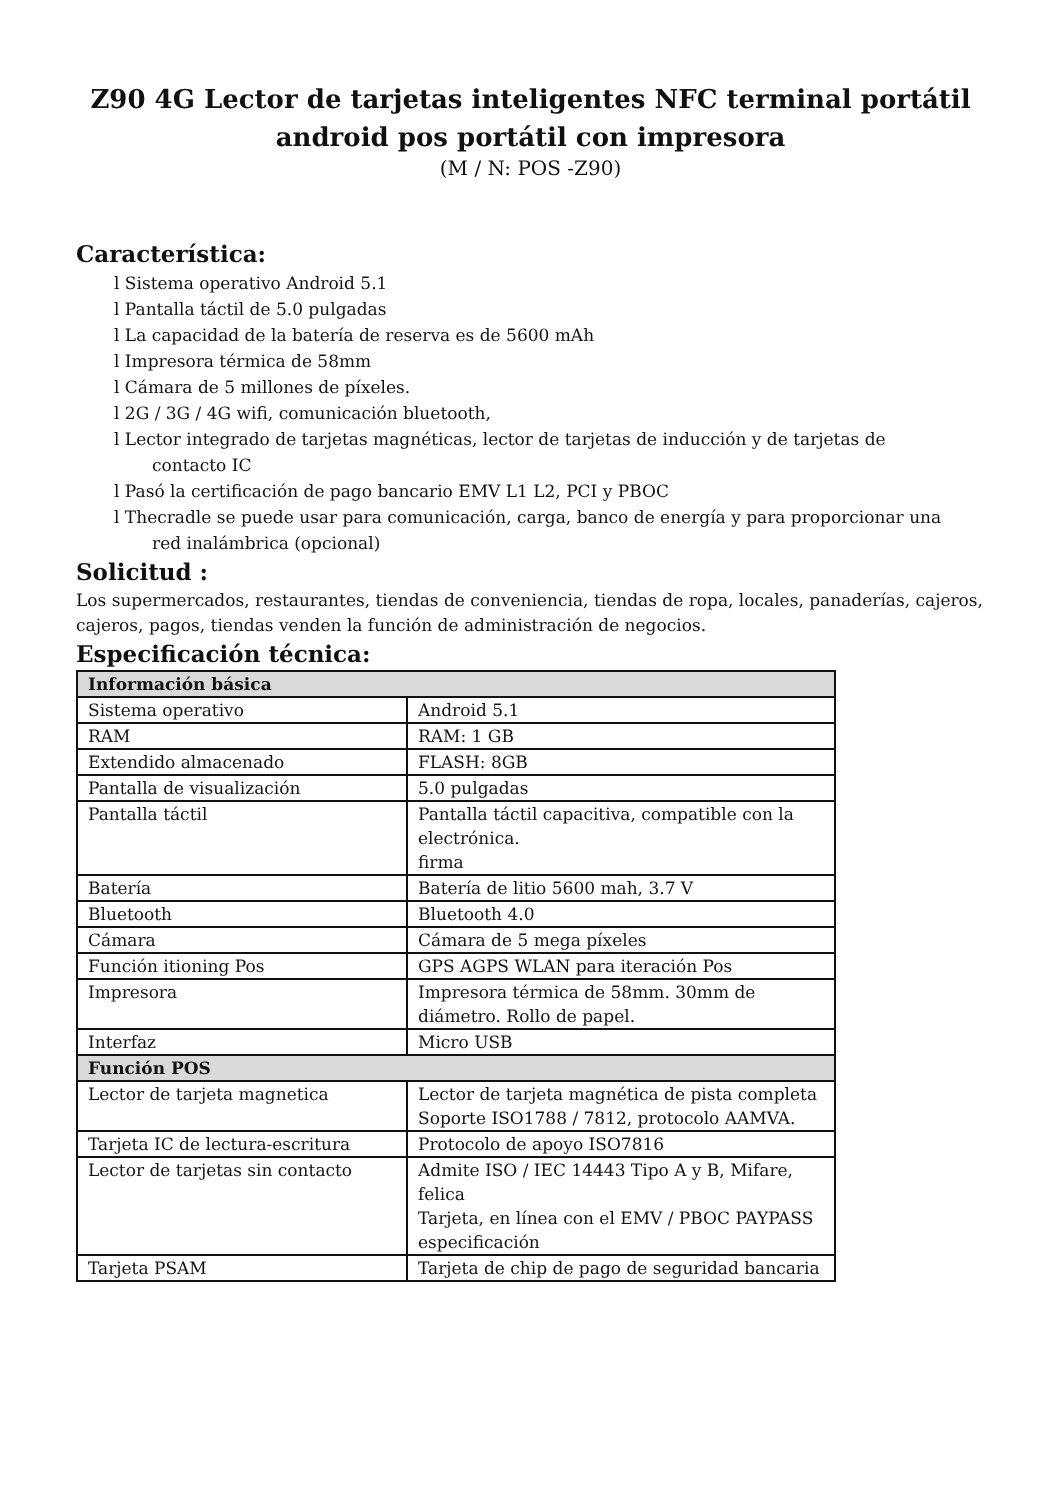Z90 4G Lector de tarjetas inteligentes NFC terminal portátil
android pos portátil con impresora
(M / N: POS -Z90)
Característica:
l Sistema operativo Android 5.1
l Pantalla táctil de 5.0 pulgadas
l La capacidad de la batería de reserva es de 5600 mAh
l Impresora térmica de 58mm
l Cámara de 5 millones de píxeles.
l 2G / 3G / 4G wifi, comunicación bluetooth,
l Lector integrado de tarjetas magnéticas, lector de tarjetas de inducción y de tarjetas de
contacto IC
l Pasó la certificación de pago bancario EMV L1 L2, PCI y PBOC
l Thecradle se puede usar para comunicación, carga, banco de energía y para proporcionar una
red inalámbrica (opcional)
Solicitud :
Los supermercados, restaurantes, tiendas de conveniencia, tiendas de ropa, locales, panaderías, cajeros, cajeros, pagos, tiendas venden la función de administración de negocios.
Especificación técnica:
| Información básica | |
| Sistema operativo | Android 5.1 |
| RAM | RAM: 1 GB |
| Extendido almacenado | FLASH: 8GB |
| Pantalla de visualización | 5.0 pulgadas |
| Pantalla táctil | Pantalla táctil capacitiva, compatible con la electrónica. firma |
| Batería | Batería de litio 5600 mah, 3.7 V |
| Bluetooth | Bluetooth 4.0 |
| Cámara | Cámara de 5 mega píxeles |
| Función itioning Pos | GPS AGPS WLAN para iteración Pos |
| Impresora | Impresora térmica de 58mm. 30mm de diámetro. Rollo de papel. |
| Interfaz | Micro USB |
| Función POS | |
| Lector de tarjeta magnetica | Lector de tarjeta magnética de pista completa Soporte ISO1788 / 7812, protocolo AAMVA. |
| Tarjeta IC de lectura-escritura | Protocolo de apoyo ISO7816 |
| Lector de tarjetas sin contacto | Admite ISO / IEC 14443 Tipo A y B, Mifare, felica Tarjeta, en línea con el EMV / PBOC PAYPASS especificación |
| Tarjeta PSAM | Tarjeta de chip de pago de seguridad bancaria |